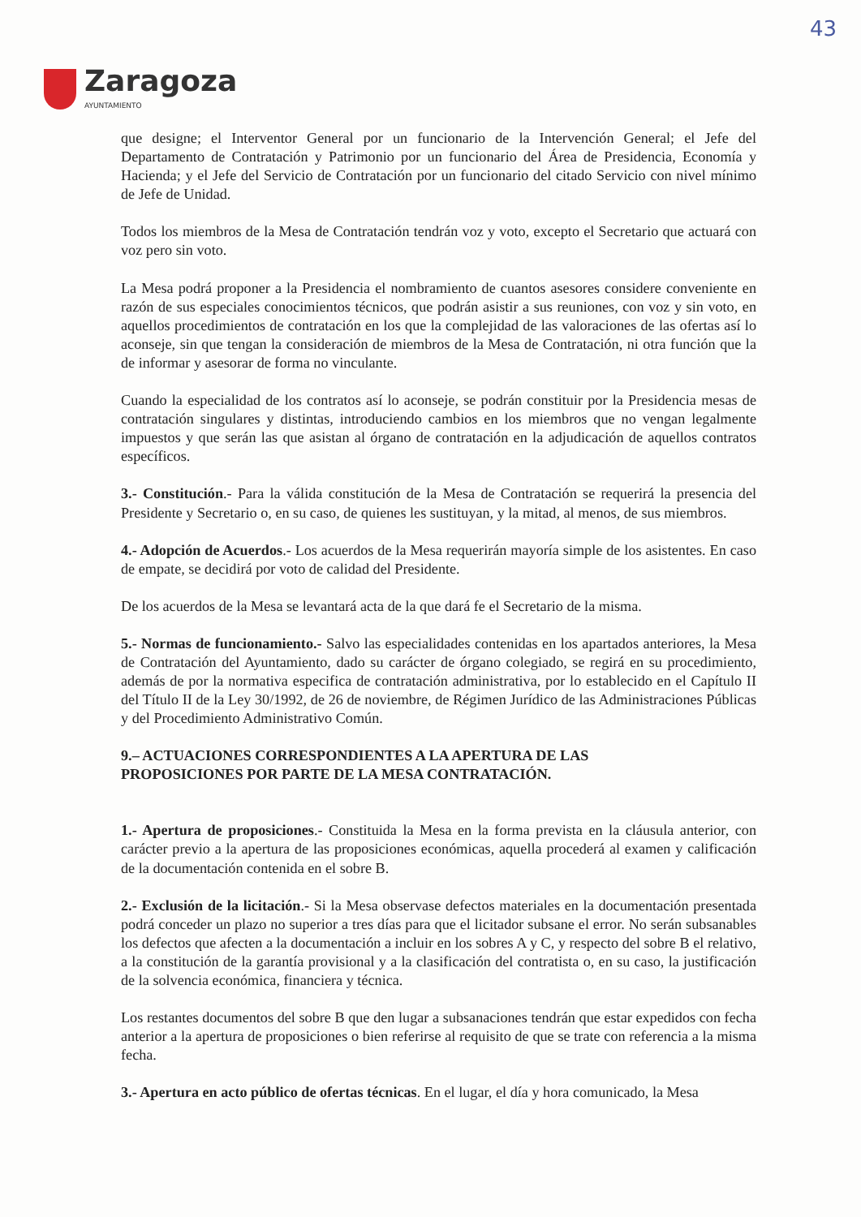43
Zaragoza
AYUNTAMIENTO
que designe; el Interventor General por un funcionario de la Intervención General; el Jefe del Departamento de Contratación y Patrimonio por un funcionario del Área de Presidencia, Economía y Hacienda; y el Jefe del Servicio de Contratación por un funcionario del citado Servicio con nivel mínimo de Jefe de Unidad.
Todos los miembros de la Mesa de Contratación tendrán voz y voto, excepto el Secretario que actuará con voz pero sin voto.
La Mesa podrá proponer a la Presidencia el nombramiento de cuantos asesores considere conveniente en razón de sus especiales conocimientos técnicos, que podrán asistir a sus reuniones, con voz y sin voto, en aquellos procedimientos de contratación en los que la complejidad de las valoraciones de las ofertas así lo aconseje, sin que tengan la consideración de miembros de la Mesa de Contratación, ni otra función que la de informar y asesorar de forma no vinculante.
Cuando la especialidad de los contratos así lo aconseje, se podrán constituir por la Presidencia mesas de contratación singulares y distintas, introduciendo cambios en los miembros que no vengan legalmente impuestos y que serán las que asistan al órgano de contratación en la adjudicación de aquellos contratos específicos.
3.- Constitución.- Para la válida constitución de la Mesa de Contratación se requerirá la presencia del Presidente y Secretario o, en su caso, de quienes les sustituyan, y la mitad, al menos, de sus miembros.
4.- Adopción de Acuerdos.- Los acuerdos de la Mesa requerirán mayoría simple de los asistentes. En caso de empate, se decidirá por voto de calidad del Presidente.
De los acuerdos de la Mesa se levantará acta de la que dará fe el Secretario de la misma.
5.- Normas de funcionamiento.- Salvo las especialidades contenidas en los apartados anteriores, la Mesa de Contratación del Ayuntamiento, dado su carácter de órgano colegiado, se regirá en su procedimiento, además de por la normativa especifica de contratación administrativa, por lo establecido en el Capítulo II del Título II de la Ley 30/1992, de 26 de noviembre, de Régimen Jurídico de las Administraciones Públicas y del Procedimiento Administrativo Común.
9.– ACTUACIONES CORRESPONDIENTES A LA APERTURA DE LAS
PROPOSICIONES POR PARTE DE LA MESA CONTRATACIÓN.
1.- Apertura de proposiciones.- Constituida la Mesa en la forma prevista en la cláusula anterior, con carácter previo a la apertura de las proposiciones económicas, aquella procederá al examen y calificación de la documentación contenida en el sobre B.
2.- Exclusión de la licitación.- Si la Mesa observase defectos materiales en la documentación presentada podrá conceder un plazo no superior a tres días para que el licitador subsane el error. No serán subsanables los defectos que afecten a la documentación a incluir en los sobres A y C, y respecto del sobre B el relativo, a la constitución de la garantía provisional y a la clasificación del contratista o, en su caso, la justificación de la solvencia económica, financiera y técnica.
Los restantes documentos del sobre B que den lugar a subsanaciones tendrán que estar expedidos con fecha anterior a la apertura de proposiciones o bien referirse al requisito de que se trate con referencia a la misma fecha.
3.- Apertura en acto público de ofertas técnicas. En el lugar, el día y hora comunicado, la Mesa